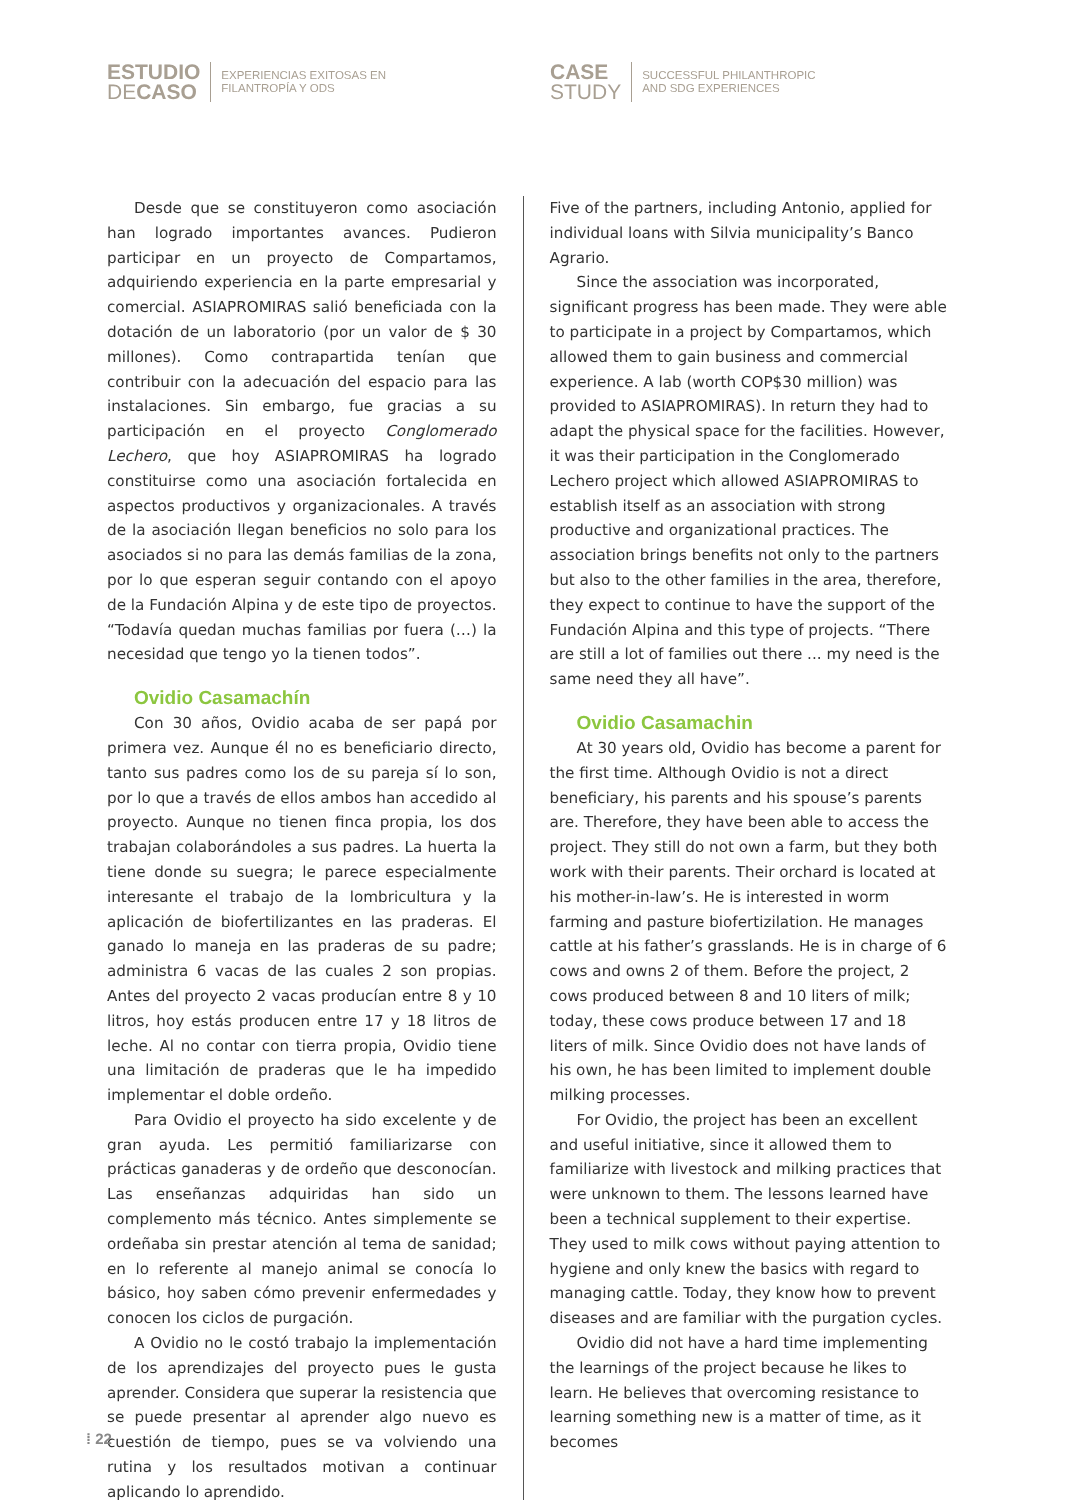ESTUDIO
DECASO
EXPERIENCIAS EXITOSAS EN
FILANTROPÍA Y ODS
CASE
STUDY
SUCCESSFUL PHILANTHROPIC
AND SDG EXPERIENCES
Desde que se constituyeron como asociación han logrado importantes avances. Pudieron participar en un proyecto de Compartamos, adquiriendo experiencia en la parte empresarial y comercial. ASIAPROMIRAS salió beneficiada con la dotación de un laboratorio (por un valor de $ 30 millones). Como contrapartida tenían que contribuir con la adecuación del espacio para las instalaciones. Sin embargo, fue gracias a su participación en el proyecto Conglomerado Lechero, que hoy ASIAPROMIRAS ha logrado constituirse como una asociación fortalecida en aspectos productivos y organizacionales. A través de la asociación llegan beneficios no solo para los asociados si no para las demás familias de la zona, por lo que esperan seguir contando con el apoyo de la Fundación Alpina y de este tipo de proyectos. “Todavía quedan muchas familias por fuera (…) la necesidad que tengo yo la tienen todos”.
Ovidio Casamachín
Con 30 años, Ovidio acaba de ser papá por primera vez. Aunque él no es beneficiario directo, tanto sus padres como los de su pareja sí lo son, por lo que a través de ellos ambos han accedido al proyecto. Aunque no tienen finca propia, los dos trabajan colaborándoles a sus padres. La huerta la tiene donde su suegra; le parece especialmente interesante el trabajo de la lombricultura y la aplicación de biofertilizantes en las praderas. El ganado lo maneja en las praderas de su padre; administra 6 vacas de las cuales 2 son propias. Antes del proyecto 2 vacas producían entre 8 y 10 litros, hoy estás producen entre 17 y 18 litros de leche. Al no contar con tierra propia, Ovidio tiene una limitación de praderas que le ha impedido implementar el doble ordeño.
Para Ovidio el proyecto ha sido excelente y de gran ayuda. Les permitió familiarizarse con prácticas ganaderas y de ordeño que desconocían. Las enseñanzas adquiridas han sido un complemento más técnico. Antes simplemente se ordeñaba sin prestar atención al tema de sanidad; en lo referente al manejo animal se conocía lo básico, hoy saben cómo prevenir enfermedades y conocen los ciclos de purgación.
A Ovidio no le costó trabajo la implementación de los aprendizajes del proyecto pues le gusta aprender. Considera que superar la resistencia que se puede presentar al aprender algo nuevo es cuestión de tiempo, pues se va volviendo una rutina y los resultados motivan a continuar aplicando lo aprendido.
Five of the partners, including Antonio, applied for individual loans with Silvia municipality’s Banco Agrario.
Since the association was incorporated, significant progress has been made. They were able to participate in a project by Compartamos, which allowed them to gain business and commercial experience. A lab (worth COP$30 million) was provided to ASIAPROMIRAS). In return they had to adapt the physical space for the facilities. However, it was their participation in the Conglomerado Lechero project which allowed ASIAPROMIRAS to establish itself as an association with strong productive and organizational practices. The association brings benefits not only to the partners but also to the other families in the area, therefore, they expect to continue to have the support of the Fundación Alpina and this type of projects. “There are still a lot of families out there ... my need is the same need they all have”.
Ovidio Casamachin
At 30 years old, Ovidio has become a parent for the first time. Although Ovidio is not a direct beneficiary, his parents and his spouse’s parents are. Therefore, they have been able to access the project. They still do not own a farm, but they both work with their parents. Their orchard is located at his mother-in-law’s. He is interested in worm farming and pasture biofertizilation. He manages cattle at his father’s grasslands. He is in charge of 6 cows and owns 2 of them. Before the project, 2 cows produced between 8 and 10 liters of milk; today, these cows produce between 17 and 18 liters of milk. Since Ovidio does not have lands of his own, he has been limited to implement double milking processes.
For Ovidio, the project has been an excellent and useful initiative, since it allowed them to familiarize with livestock and milking practices that were unknown to them. The lessons learned have been a technical supplement to their expertise. They used to milk cows without paying attention to hygiene and only knew the basics with regard to managing cattle. Today, they know how to prevent diseases and are familiar with the purgation cycles.
Ovidio did not have a hard time implementing the learnings of the project because he likes to learn. He believes that overcoming resistance to learning something new is a matter of time, as it becomes
⁞ 22